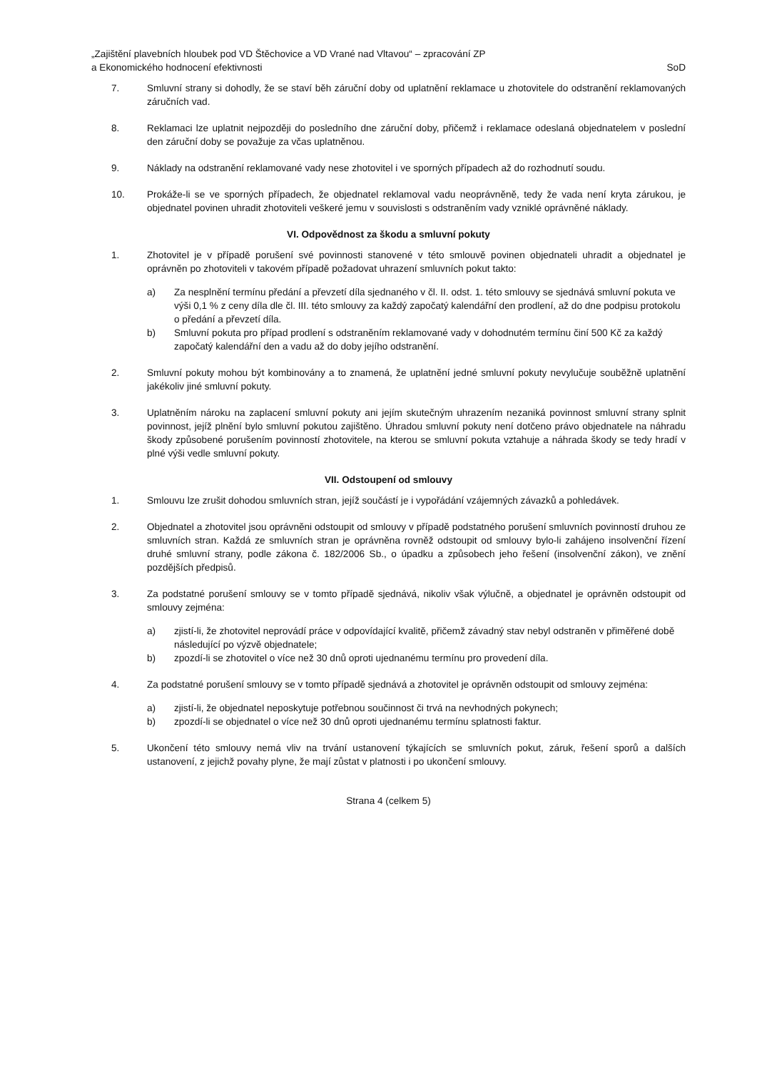„Zajištění plavebních hloubek pod VD Štěchovice a VD Vrané nad Vltavou“ – zpracování ZP
a Ekonomického hodnocení efektivnosti SoD
7. Smluvní strany si dohodly, že se staví běh záruční doby od uplatnění reklamace u zhotovitele do odstranění reklamovaných záručních vad.
8. Reklamaci lze uplatnit nejpozději do posledního dne záruční doby, přičemž i reklamace odeslaná objednatelem v poslední den záruční doby se považuje za včas uplatněnou.
9. Náklady na odstranění reklamované vady nese zhotovitel i ve sporných případech až do rozhodnutí soudu.
10. Prokáže-li se ve sporných případech, že objednatel reklamoval vadu neoprávněně, tedy že vada není kryta zárukou, je objednatel povinen uhradit zhotoviteli veškeré jemu v souvislosti s odstraněním vady vzniklé oprávněné náklady.
VI. Odpovědnost za škodu a smluvní pokuty
1. Zhotovitel je v případě porušení své povinnosti stanovené v této smlouvě povinen objednateli uhradit a objednatel je oprávněn po zhotoviteli v takovém případě požadovat uhrazení smluvních pokut takto:
a) Za nesplnění termínu předání a převzetí díla sjednaného v čl. II. odst. 1. této smlouvy se sjednává smluvní pokuta ve výši 0,1 % z ceny díla dle čl. III. této smlouvy za každý započatý kalendářní den prodlení, až do dne podpisu protokolu o předání a převzetí díla.
b) Smluvní pokuta pro případ prodlení s odstraněním reklamované vady v dohodnutém termínu činí 500 Kč za každý započatý kalendářní den a vadu až do doby jejího odstranění.
2. Smluvní pokuty mohou být kombinovány a to znamená, že uplatnění jedné smluvní pokuty nevylučuje souběžně uplatnění jakékoliv jiné smluvní pokuty.
3. Uplatněním nároku na zaplacení smluvní pokuty ani jejím skutečným uhrazením nezaniká povinnost smluvní strany splnit povinnost, jejíž plnění bylo smluvní pokutou zajištěno. Úhradou smluvní pokuty není dotčeno právo objednatele na náhradu škody způsobené porušením povinností zhotovitele, na kterou se smluvní pokuta vztahuje a náhrada škody se tedy hradí v plné výši vedle smluvní pokuty.
VII. Odstoupení od smlouvy
1. Smlouvu lze zrušit dohodou smluvních stran, jejíž součástí je i vypořádání vzájemných závazků a pohledávek.
2. Objednatel a zhotovitel jsou oprávněni odstoupit od smlouvy v případě podstatného porušení smluvních povinností druhou ze smluvních stran. Každá ze smluvních stran je oprávněna rovněž odstoupit od smlouvy bylo-li zahájeno insolvenční řízení druhé smluvní strany, podle zákona č. 182/2006 Sb., o úpadku a způsobech jeho řešení (insolvenční zákon), ve znění pozdějších předpisů.
3. Za podstatné porušení smlouvy se v tomto případě sjednává, nikoliv však výlučně, a objednatel je oprávněn odstoupit od smlouvy zejména:
a) zjistí-li, že zhotovitel neprovádí práce v odpovídající kvalitě, přičemž závadný stav nebyl odstraněn v přiměřené době následující po výzvě objednatele;
b) zpozdí-li se zhotovitel o více než 30 dnů oproti ujednanému termínu pro provedení díla.
4. Za podstatné porušení smlouvy se v tomto případě sjednává a zhotovitel je oprávněn odstoupit od smlouvy zejména:
a) zjistí-li, že objednatel neposkytuje potřebnou součinnost či trvá na nevhodných pokynech;
b) zpozdí-li se objednatel o více než 30 dnů oproti ujednanému termínu splatnosti faktur.
5. Ukončení této smlouvy nemá vliv na trvání ustanovení týkajících se smluvních pokut, záruk, řešení sporů a dalších ustanovení, z jejichž povahy plyne, že mají zůstat v platnosti i po ukončení smlouvy.
Strana 4 (celkem 5)